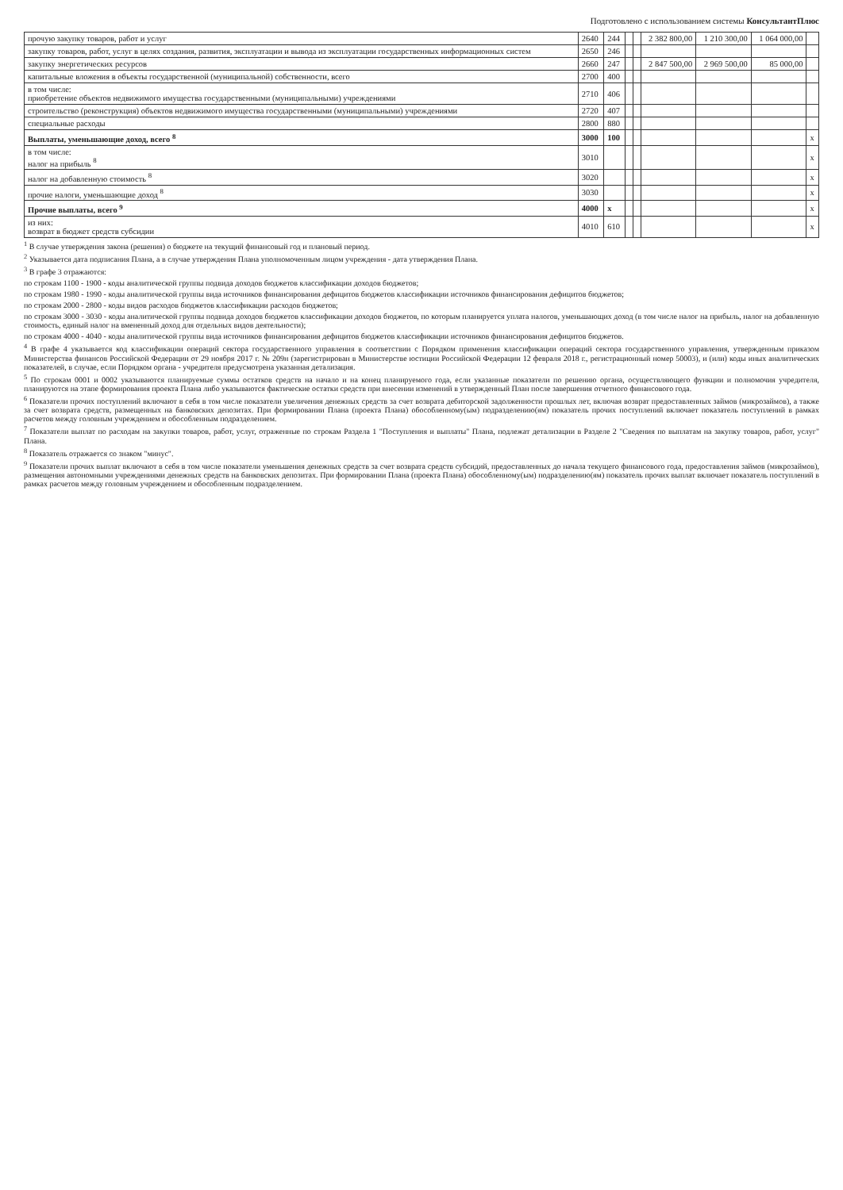Подготовлено с использованием системы КонсультантПлюс
| прочую закупку товаров, работ и услуг | 2640 | 244 | | | 2 382 800,00 | 1 210 300,00 | 1 064 000,00 | |
| закупку товаров, работ, услуг в целях создания, развития, эксплуатации и вывода из эксплуатации государственных информационных систем | 2650 | 246 | | | | | | |
| закупку энергетических ресурсов | 2660 | 247 | | | 2 847 500,00 | 2 969 500,00 | 85 000,00 | |
| капитальные вложения в объекты государственной (муниципальной) собственности, всего | 2700 | 400 | | | | | | |
| в том числе: приобретение объектов недвижимого имущества государственными (муниципальными) учреждениями | 2710 | 406 | | | | | | |
| строительство (реконструкция) объектов недвижимого имущества государственными (муниципальными) учреждениями | 2720 | 407 | | | | | | |
| специальные расходы | 2800 | 880 | | | | | | |
| Выплаты, уменьшающие доход, всего <sup>8</sup> | 3000 | 100 | | | | | | x |
| в том числе: налог на прибыль <sup>8</sup> | 3010 | | | | | | | x |
| налог на добавленную стоимость <sup>8</sup> | 3020 | | | | | | | x |
| прочие налоги, уменьшающие доход <sup>8</sup> | 3030 | | | | | | | x |
| Прочие выплаты, всего <sup>9</sup> | 4000 | x | | | | | | x |
| из них: возврат в бюджет средств субсидии | 4010 | 610 | | | | | | x |
<sup>1</sup> В случае утверждения закона (решения) о бюджете на текущий финансовый год и плановый период.
<sup>2</sup> Указывается дата подписания Плана, а в случае утверждения Плана уполномоченным лицом учреждения - дата утверждения Плана.
<sup>3</sup> В графе 3 отражаются:
по строкам 1100 - 1900 - коды аналитической группы подвида доходов бюджетов классификации доходов бюджетов;
по строкам 1980 - 1990 - коды аналитической группы вида источников финансирования дефицитов бюджетов классификации источников финансирования дефицитов бюджетов;
по строкам 2000 - 2800 - коды видов расходов бюджетов классификации расходов бюджетов;
по строкам 3000 - 3030 - коды аналитической группы подвида доходов бюджетов классификации доходов бюджетов, по которым планируется уплата налогов, уменьшающих доход (в том числе налог на прибыль, налог на добавленную стоимость, единый налог на вмененный доход для отдельных видов деятельности);
по строкам 4000 - 4040 - коды аналитической группы вида источников финансирования дефицитов бюджетов классификации источников финансирования дефицитов бюджетов.
<sup>4</sup> В графе 4 указывается код классификации операций сектора государственного управления в соответствии с Порядком применения классификации операций сектора государственного управления, утвержденным приказом Министерства финансов Российской Федерации от 29 ноября 2017 г. № 209н (зарегистрирован в Министерстве юстиции Российской Федерации 12 февраля 2018 г., регистрационный номер 50003), и (или) коды иных аналитических показателей, в случае, если Порядком органа - учредителя предусмотрена указанная детализация.
<sup>5</sup> По строкам 0001 и 0002 указываются планируемые суммы остатков средств на начало и на конец планируемого года, если указанные показатели по решению органа, осуществляющего функции и полномочия учредителя, планируются на этапе формирования проекта Плана либо указываются фактические остатки средств при внесении изменений в утвержденный План после завершения отчетного финансового года.
<sup>6</sup> Показатели прочих поступлений включают в себя в том числе показатели увеличения денежных средств за счет возврата дебиторской задолженности прошлых лет, включая возврат предоставленных займов (микрозаймов), а также за счет возврата средств, размещенных на банковских депозитах. При формировании Плана (проекта Плана) обособленному(ым) подразделению(ям) показатель прочих поступлений включает показатель поступлений в рамках расчетов между головным учреждением и обособленным подразделением.
<sup>7</sup> Показатели выплат по расходам на закупки товаров, работ, услуг, отраженные по строкам Раздела 1 "Поступления и выплаты" Плана, подлежат детализации в Разделе 2 "Сведения по выплатам на закупку товаров, работ, услуг" Плана.
<sup>8</sup> Показатель отражается со знаком "минус".
<sup>9</sup> Показатели прочих выплат включают в себя в том числе показатели уменьшения денежных средств за счет возврата средств субсидий, предоставленных до начала текущего финансового года, предоставления займов (микрозаймов), размещения автономными учреждениями денежных средств на банковских депозитах. При формировании Плана (проекта Плана) обособленному(ым) подразделению(ям) показатель прочих выплат включает показатель поступлений в рамках расчетов между головным учреждением и обособленным подразделением.